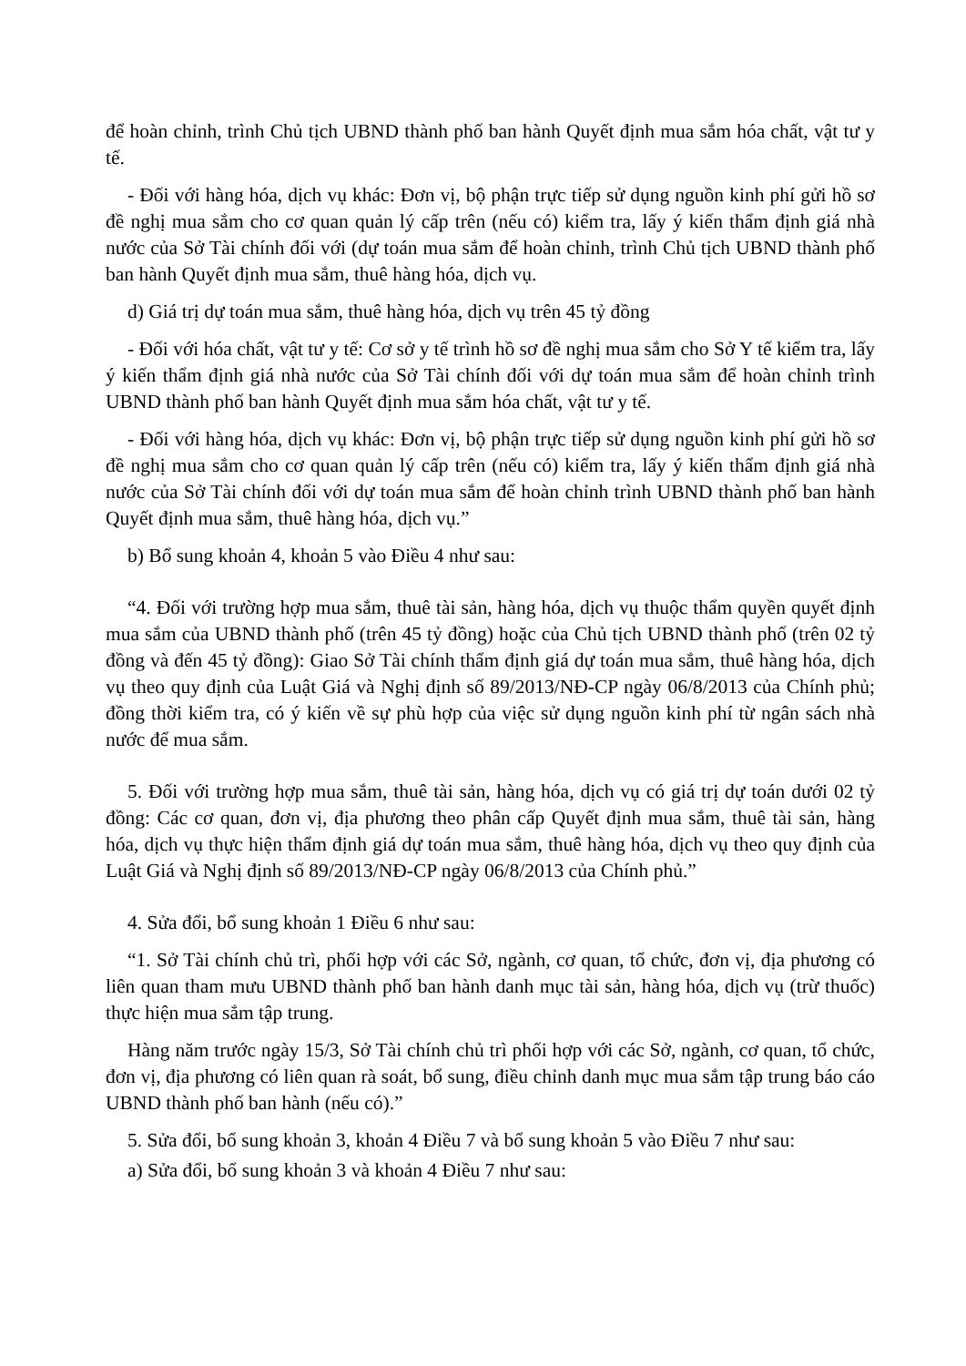để hoàn chỉnh, trình Chủ tịch UBND thành phố ban hành Quyết định mua sắm hóa chất, vật tư y tế.
- Đối với hàng hóa, dịch vụ khác: Đơn vị, bộ phận trực tiếp sử dụng nguồn kinh phí gửi hồ sơ đề nghị mua sắm cho cơ quan quản lý cấp trên (nếu có) kiểm tra, lấy ý kiến thẩm định giá nhà nước của Sở Tài chính đối với (dự toán mua sắm để hoàn chỉnh, trình Chủ tịch UBND thành phố ban hành Quyết định mua sắm, thuê hàng hóa, dịch vụ.
d) Giá trị dự toán mua sắm, thuê hàng hóa, dịch vụ trên 45 tỷ đồng
- Đối với hóa chất, vật tư y tế: Cơ sở y tế trình hồ sơ đề nghị mua sắm cho Sở Y tế kiểm tra, lấy ý kiến thẩm định giá nhà nước của Sở Tài chính đối với dự toán mua sắm để hoàn chỉnh trình UBND thành phố ban hành Quyết định mua sắm hóa chất, vật tư y tế.
- Đối với hàng hóa, dịch vụ khác: Đơn vị, bộ phận trực tiếp sử dụng nguồn kinh phí gửi hồ sơ đề nghị mua sắm cho cơ quan quản lý cấp trên (nếu có) kiểm tra, lấy ý kiến thẩm định giá nhà nước của Sở Tài chính đối với dự toán mua sắm để hoàn chỉnh trình UBND thành phố ban hành Quyết định mua sắm, thuê hàng hóa, dịch vụ.”
b) Bổ sung khoản 4, khoản 5 vào Điều 4 như sau:
“4. Đối với trường hợp mua sắm, thuê tài sản, hàng hóa, dịch vụ thuộc thẩm quyền quyết định mua sắm của UBND thành phố (trên 45 tỷ đồng) hoặc của Chủ tịch UBND thành phố (trên 02 tỷ đồng và đến 45 tỷ đồng): Giao Sở Tài chính thẩm định giá dự toán mua sắm, thuê hàng hóa, dịch vụ theo quy định của Luật Giá và Nghị định số 89/2013/NĐ-CP ngày 06/8/2013 của Chính phủ; đồng thời kiểm tra, có ý kiến về sự phù hợp của việc sử dụng nguồn kinh phí từ ngân sách nhà nước để mua sắm.
5. Đối với trường hợp mua sắm, thuê tài sản, hàng hóa, dịch vụ có giá trị dự toán dưới 02 tỷ đồng: Các cơ quan, đơn vị, địa phương theo phân cấp Quyết định mua sắm, thuê tài sản, hàng hóa, dịch vụ thực hiện thẩm định giá dự toán mua sắm, thuê hàng hóa, dịch vụ theo quy định của Luật Giá và Nghị định số 89/2013/NĐ-CP ngày 06/8/2013 của Chính phủ.”
4. Sửa đổi, bổ sung khoản 1 Điều 6 như sau:
“1. Sở Tài chính chủ trì, phối hợp với các Sở, ngành, cơ quan, tổ chức, đơn vị, địa phương có liên quan tham mưu UBND thành phố ban hành danh mục tài sản, hàng hóa, dịch vụ (trừ thuốc) thực hiện mua sắm tập trung.
Hàng năm trước ngày 15/3, Sở Tài chính chủ trì phối hợp với các Sở, ngành, cơ quan, tổ chức, đơn vị, địa phương có liên quan rà soát, bổ sung, điều chỉnh danh mục mua sắm tập trung báo cáo UBND thành phố ban hành (nếu có).”
5. Sửa đổi, bổ sung khoản 3, khoản 4 Điều 7 và bổ sung khoản 5 vào Điều 7 như sau:
a) Sửa đổi, bổ sung khoản 3 và khoản 4 Điều 7 như sau: